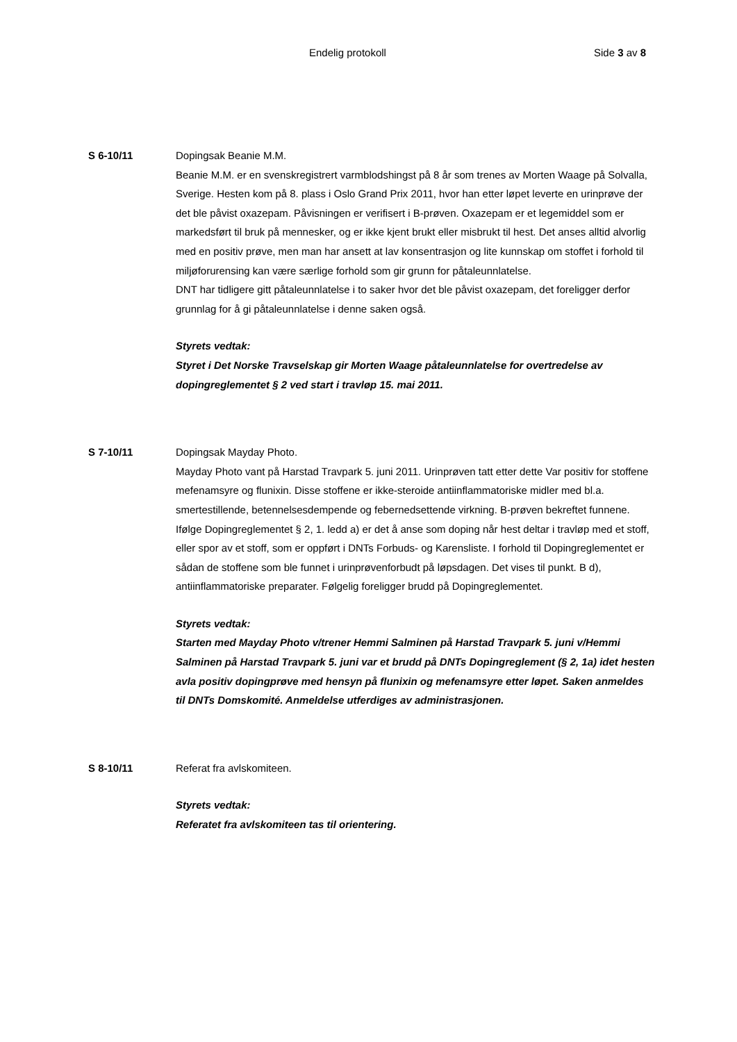Endelig protokoll Side 3 av 8
S 6-10/11 Dopingsak Beanie M.M.
Beanie M.M. er en svenskregistrert varmblodshingst på 8 år som trenes av Morten Waage på Solvalla, Sverige. Hesten kom på 8. plass i Oslo Grand Prix 2011, hvor han etter løpet leverte en urinprøve der det ble påvist oxazepam. Påvisningen er verifisert i B-prøven. Oxazepam er et legemiddel som er markedsført til bruk på mennesker, og er ikke kjent brukt eller misbrukt til hest. Det anses alltid alvorlig med en positiv prøve, men man har ansett at lav konsentrasjon og lite kunnskap om stoffet i forhold til miljøforurensing kan være særlige forhold som gir grunn for påtaleunnlatelse.
DNT har tidligere gitt påtaleunnlatelse i to saker hvor det ble påvist oxazepam, det foreligger derfor grunnlag for å gi påtaleunnlatelse i denne saken også.
Styrets vedtak:
Styret i Det Norske Travselskap gir Morten Waage påtaleunnlatelse for overtredelse av dopingreglementet § 2 ved start i travløp 15. mai 2011.
S 7-10/11 Dopingsak Mayday Photo.
Mayday Photo vant på Harstad Travpark 5. juni 2011. Urinprøven tatt etter dette Var positiv for stoffene mefenamsyre og flunixin. Disse stoffene er ikke-steroide antiinflammatoriske midler med bl.a. smertestillende, betennelsesdempende og febernedsettende virkning. B-prøven bekreftet funnene.
Ifølge Dopingreglementet § 2, 1. ledd a) er det å anse som doping når hest deltar i travløp med et stoff, eller spor av et stoff, som er oppført i DNTs Forbuds- og Karensliste. I forhold til Dopingreglementet er sådan de stoffene som ble funnet i urinprøvenforbudt på løpsdagen. Det vises til punkt. B d), antiinflammatoriske preparater. Følgelig foreligger brudd på Dopingreglementet.
Styrets vedtak:
Starten med Mayday Photo v/trener Hemmi Salminen på Harstad Travpark 5. juni v/Hemmi Salminen på Harstad Travpark 5. juni var et brudd på DNTs Dopingreglement (§ 2, 1a) idet hesten avla positiv dopingprøve med hensyn på flunixin og mefenamsyre etter løpet. Saken anmeldes til DNTs Domskomité. Anmeldelse utferdiges av administrasjonen.
S 8-10/11 Referat fra avlskomiteen.
Styrets vedtak:
Referatet fra avlskomiteen tas til orientering.